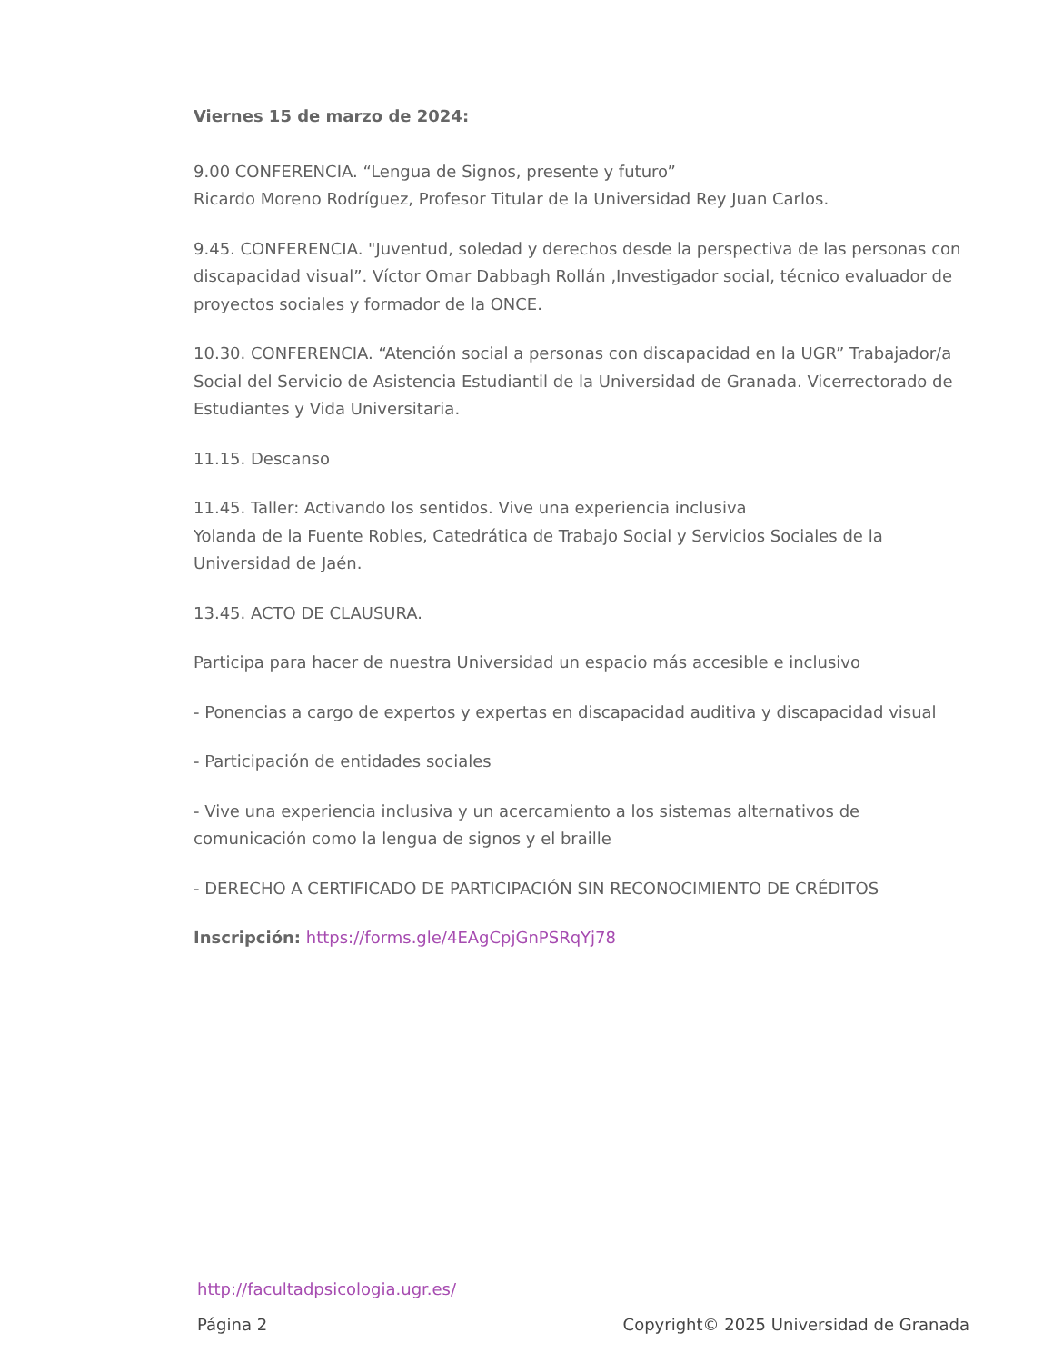Viernes 15 de marzo de 2024:
9.00 CONFERENCIA. “Lengua de Signos, presente y futuro”
Ricardo Moreno Rodríguez, Profesor Titular de la Universidad Rey Juan Carlos.
9.45. CONFERENCIA. "Juventud, soledad y derechos desde la perspectiva de las personas con discapacidad visual”. Víctor Omar Dabbagh Rollán ,Investigador social, técnico evaluador de proyectos sociales y formador de la ONCE.
10.30. CONFERENCIA. “Atención social a personas con discapacidad en la UGR” Trabajador/a Social del Servicio de Asistencia Estudiantil de la Universidad de Granada. Vicerrectorado de Estudiantes y Vida Universitaria.
11.15. Descanso
11.45. Taller: Activando los sentidos. Vive una experiencia inclusiva
Yolanda de la Fuente Robles, Catedrática de Trabajo Social y Servicios Sociales de la Universidad de Jaén.
13.45. ACTO DE CLAUSURA.
Participa para hacer de nuestra Universidad un espacio más accesible e inclusivo
- Ponencias a cargo de expertos y expertas en discapacidad auditiva y discapacidad visual
- Participación de entidades sociales
- Vive una experiencia inclusiva y un acercamiento a los sistemas alternativos de comunicación como la lengua de signos y el braille
- DERECHO A CERTIFICADO DE PARTICIPACIÓN SIN RECONOCIMIENTO DE CRÉDITOS
Inscripción: https://forms.gle/4EAgCpjGnPSRqYj78
http://facultadpsicologia.ugr.es/
Página 2 Copyright© 2025 Universidad de Granada